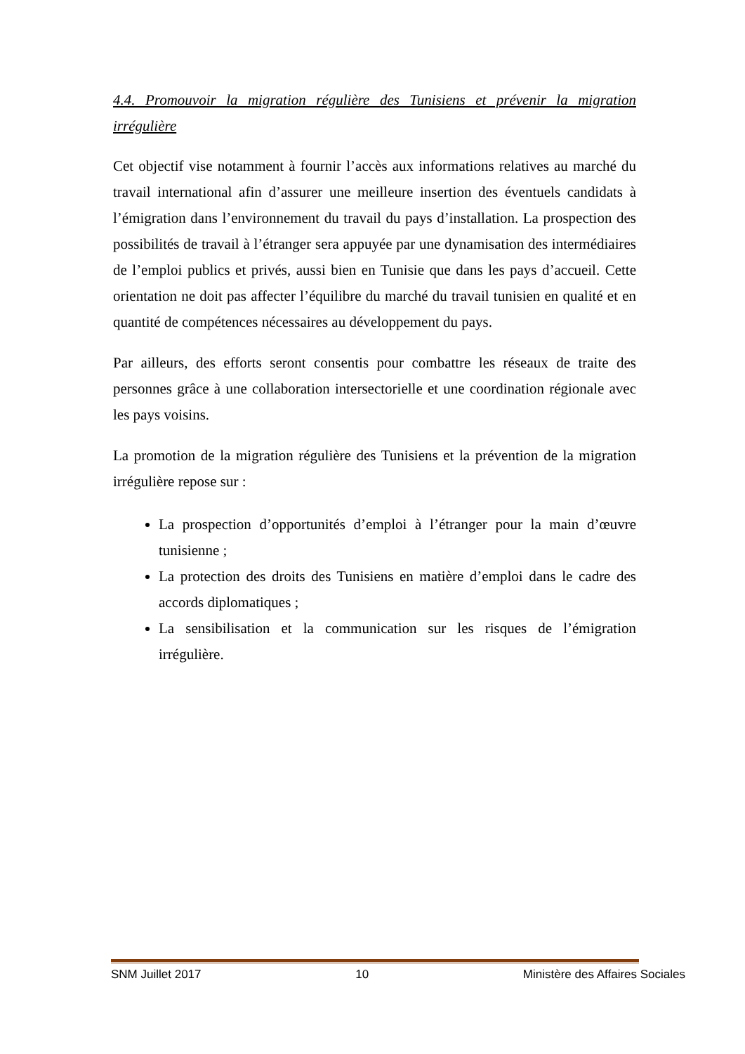4.4. Promouvoir la migration régulière des Tunisiens et prévenir la migration irrégulière
Cet objectif vise notamment à fournir l’accès aux informations relatives au marché du travail international afin d’assurer une meilleure insertion des éventuels candidats à l’émigration dans l’environnement du travail du pays d’installation. La prospection des possibilités de travail à l’étranger sera appuyée par une dynamisation des intermédiaires de l’emploi publics et privés, aussi bien en Tunisie que dans les pays d’accueil. Cette orientation ne doit pas affecter l’équilibre du marché du travail tunisien en qualité et en quantité de compétences nécessaires au développement du pays.
Par ailleurs, des efforts seront consentis pour combattre les réseaux de traite des personnes grâce à une collaboration intersectorielle et une coordination régionale avec les pays voisins.
La promotion de la migration régulière des Tunisiens et la prévention de la migration irrégulière repose sur :
La prospection d’opportunités d’emploi à l’étranger pour la main d’œuvre tunisienne ;
La protection des droits des Tunisiens en matière d’emploi dans le cadre des accords diplomatiques ;
La sensibilisation et la communication sur les risques de l’émigration irrégulière.
SNM Juillet 2017 10 Ministère des Affaires Sociales